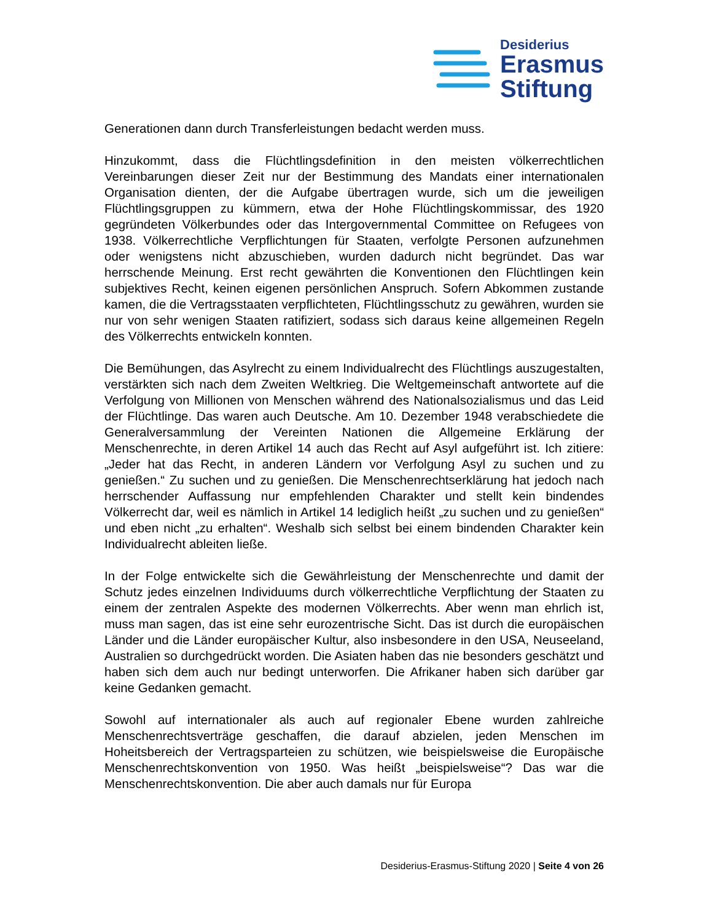Desiderius
Erasmus
Stiftung
Generationen dann durch Transferleistungen bedacht werden muss.
Hinzukommt, dass die Flüchtlingsdefinition in den meisten völkerrechtlichen Vereinbarungen dieser Zeit nur der Bestimmung des Mandats einer internationalen Organisation dienten, der die Aufgabe übertragen wurde, sich um die jeweiligen Flüchtlingsgruppen zu kümmern, etwa der Hohe Flüchtlingskommissar, des 1920 gegründeten Völkerbundes oder das Intergovernmental Committee on Refugees von 1938. Völkerrechtliche Verpflichtungen für Staaten, verfolgte Personen aufzunehmen oder wenigstens nicht abzuschieben, wurden dadurch nicht begründet. Das war herrschende Meinung. Erst recht gewährten die Konventionen den Flüchtlingen kein subjektives Recht, keinen eigenen persönlichen Anspruch. Sofern Abkommen zustande kamen, die die Vertragsstaaten verpflichteten, Flüchtlingsschutz zu gewähren, wurden sie nur von sehr wenigen Staaten ratifiziert, sodass sich daraus keine allgemeinen Regeln des Völkerrechts entwickeln konnten.
Die Bemühungen, das Asylrecht zu einem Individualrecht des Flüchtlings auszugestalten, verstärkten sich nach dem Zweiten Weltkrieg. Die Weltgemeinschaft antwortete auf die Verfolgung von Millionen von Menschen während des Nationalsozialismus und das Leid der Flüchtlinge. Das waren auch Deutsche. Am 10. Dezember 1948 verabschiedete die Generalversammlung der Vereinten Nationen die Allgemeine Erklärung der Menschenrechte, in deren Artikel 14 auch das Recht auf Asyl aufgeführt ist. Ich zitiere: „Jeder hat das Recht, in anderen Ländern vor Verfolgung Asyl zu suchen und zu genießen.“ Zu suchen und zu genießen. Die Menschenrechtserklärung hat jedoch nach herrschender Auffassung nur empfehlenden Charakter und stellt kein bindendes Völkerrecht dar, weil es nämlich in Artikel 14 lediglich heißt „zu suchen und zu genießen“ und eben nicht „zu erhalten“. Weshalb sich selbst bei einem bindenden Charakter kein Individualrecht ableiten ließe.
In der Folge entwickelte sich die Gewährleistung der Menschenrechte und damit der Schutz jedes einzelnen Individuums durch völkerrechtliche Verpflichtung der Staaten zu einem der zentralen Aspekte des modernen Völkerrechts. Aber wenn man ehrlich ist, muss man sagen, das ist eine sehr eurozentrische Sicht. Das ist durch die europäischen Länder und die Länder europäischer Kultur, also insbesondere in den USA, Neuseeland, Australien so durchgedrückt worden. Die Asiaten haben das nie besonders geschätzt und haben sich dem auch nur bedingt unterworfen. Die Afrikaner haben sich darüber gar keine Gedanken gemacht.
Sowohl auf internationaler als auch auf regionaler Ebene wurden zahlreiche Menschenrechtsverträge geschaffen, die darauf abzielen, jeden Menschen im Hoheitsbereich der Vertragsparteien zu schützen, wie beispielsweise die Europäische Menschenrechtskonvention von 1950. Was heißt „beispielsweise“? Das war die Menschenrechtskonvention. Die aber auch damals nur für Europa
Desiderius-Erasmus-Stiftung 2020 | Seite 4 von 26